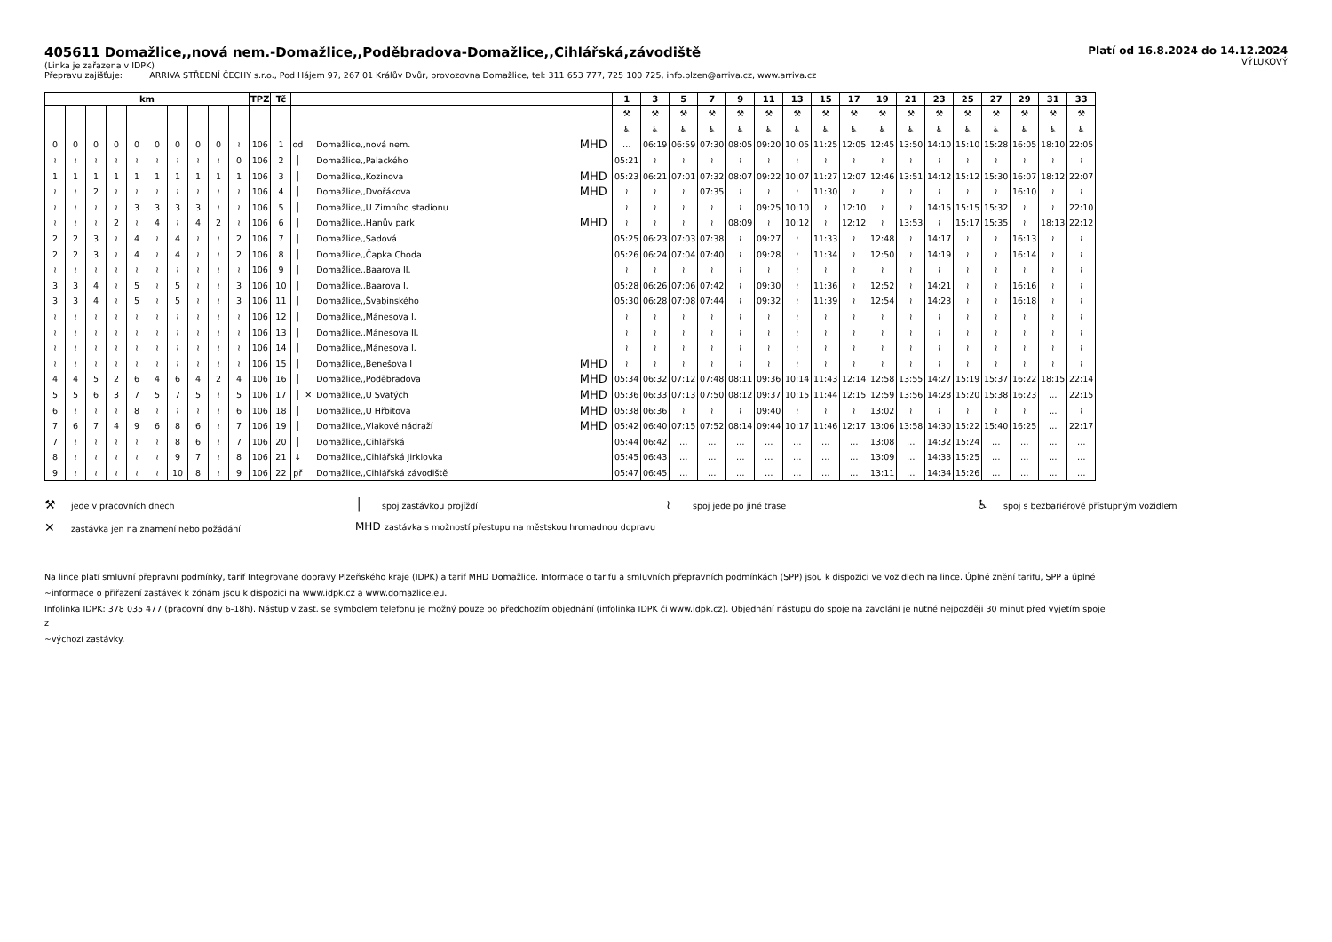405611 Domažlice,,nová nem.-Domažlice,,Poděbradova-Domažlice,,Cihlářská,závodiště
(Linka je zařazena v IDPK)
Přepravu zajišťuje: ARRIVA STŘEDNÍ ČECHY s.r.o., Pod Hájem 97, 267 01 Králův Dvůr, provozovna Domažlice, tel: 311 653 777, 725 100 725, info.plzen@arriva.cz, www.arriva.cz
Platí od 16.8.2024 do 14.12.2024
VÝLUKOVÝ
| km | | | | | | | | | | TPZ | Tč | | | | | 1 | 3 | 5 | 7 | 9 | 11 | 13 | 15 | 17 | 19 | 21 | 23 | 25 | 27 | 29 | 31 | 33 |
| --- | --- | --- | --- | --- | --- | --- | --- | --- | --- | --- | --- | --- | --- | --- | --- | --- | --- | --- | --- | --- | --- | --- | --- | --- | --- | --- | --- | --- | --- | --- | --- | --- |
| | | | | | | | | | | | | | | | | ⚒ | ⚒ | ⚒ | ⚒ | ⚒ | ⚒ | ⚒ | ⚒ | ⚒ | ⚒ | ⚒ | ⚒ | ⚒ | ⚒ | ⚒ | ⚒ | ⚒ |
| | | | | | | | | | | | | | | | | ♿ | ♿ | ♿ | ♿ | ♿ | ♿ | ♿ | ♿ | ♿ | ♿ | ♿ | ♿ | ♿ | ♿ | ♿ | ♿ | ♿ |
| 0 | 0 | 0 | 0 | 0 | 0 | 0 | 0 | 0 | ≀ | 106 | 1 | od | | Domažlice,,nová nem. | MHD | … | 06:19 | 06:59 | 07:30 | 08:05 | 09:20 | 10:05 | 11:25 | 12:05 | 12:45 | 13:50 | 14:10 | 15:10 | 15:28 | 16:05 | 18:10 | 22:05 |
| ≀ | ≀ | ≀ | ≀ | ≀ | ≀ | ≀ | ≀ | ≀ | 0 | 106 | 2 | │ | | Domažlice,,Palackého | | 05:21 | ≀ | ≀ | ≀ | ≀ | ≀ | ≀ | ≀ | ≀ | ≀ | ≀ | ≀ | ≀ | ≀ | ≀ | ≀ | ≀ |
| 1 | 1 | 1 | 1 | 1 | 1 | 1 | 1 | 1 | 1 | 106 | 3 | │ | | Domažlice,,Kozinova | MHD | 05:23 | 06:21 | 07:01 | 07:32 | 08:07 | 09:22 | 10:07 | 11:27 | 12:07 | 12:46 | 13:51 | 14:12 | 15:12 | 15:30 | 16:07 | 18:12 | 22:07 |
| ≀ | ≀ | 2 | ≀ | ≀ | ≀ | ≀ | ≀ | ≀ | ≀ | 106 | 4 | │ | | Domažlice,,Dvořákova | MHD | ≀ | ≀ | ≀ | 07:35 | ≀ | ≀ | ≀ | 11:30 | ≀ | ≀ | ≀ | ≀ | ≀ | ≀ | 16:10 | ≀ | ≀ |
| ≀ | ≀ | ≀ | ≀ | 3 | 3 | 3 | 3 | ≀ | ≀ | 106 | 5 | │ | | Domažlice,,U Zimního stadionu | | ≀ | ≀ | ≀ | ≀ | ≀ | 09:25 | 10:10 | ≀ | 12:10 | ≀ | ≀ | 14:15 | 15:15 | 15:32 | ≀ | ≀ | 22:10 |
| ≀ | ≀ | ≀ | 2 | ≀ | 4 | ≀ | 4 | 2 | ≀ | 106 | 6 | │ | | Domažlice,,Hanův park | MHD | ≀ | ≀ | ≀ | ≀ | 08:09 | ≀ | 10:12 | ≀ | 12:12 | ≀ | 13:53 | ≀ | 15:17 | 15:35 | ≀ | 18:13 | 22:12 |
| 2 | 2 | 3 | ≀ | 4 | ≀ | 4 | ≀ | ≀ | 2 | 106 | 7 | │ | | Domažlice,,Sadová | | 05:25 | 06:23 | 07:03 | 07:38 | ≀ | 09:27 | ≀ | 11:33 | ≀ | 12:48 | ≀ | 14:17 | ≀ | ≀ | 16:13 | ≀ | ≀ |
| 2 | 2 | 3 | ≀ | 4 | ≀ | 4 | ≀ | ≀ | 2 | 106 | 8 | │ | | Domažlice,,Čapka Choda | | 05:26 | 06:24 | 07:04 | 07:40 | ≀ | 09:28 | ≀ | 11:34 | ≀ | 12:50 | ≀ | 14:19 | ≀ | ≀ | 16:14 | ≀ | ≀ |
| ≀ | ≀ | ≀ | ≀ | ≀ | ≀ | ≀ | ≀ | ≀ | ≀ | 106 | 9 | │ | | Domažlice,,Baarova II. | | ≀ | ≀ | ≀ | ≀ | ≀ | ≀ | ≀ | ≀ | ≀ | ≀ | ≀ | ≀ | ≀ | ≀ | ≀ | ≀ | ≀ |
| 3 | 3 | 4 | ≀ | 5 | ≀ | 5 | ≀ | ≀ | 3 | 106 | 10 | │ | | Domažlice,,Baarova I. | | 05:28 | 06:26 | 07:06 | 07:42 | ≀ | 09:30 | ≀ | 11:36 | ≀ | 12:52 | ≀ | 14:21 | ≀ | ≀ | 16:16 | ≀ | ≀ |
| 3 | 3 | 4 | ≀ | 5 | ≀ | 5 | ≀ | ≀ | 3 | 106 | 11 | │ | | Domažlice,,Švabinského | | 05:30 | 06:28 | 07:08 | 07:44 | ≀ | 09:32 | ≀ | 11:39 | ≀ | 12:54 | ≀ | 14:23 | ≀ | ≀ | 16:18 | ≀ | ≀ |
| ≀ | ≀ | ≀ | ≀ | ≀ | ≀ | ≀ | ≀ | ≀ | ≀ | 106 | 12 | │ | | Domažlice,,Mánesova I. | | ≀ | ≀ | ≀ | ≀ | ≀ | ≀ | ≀ | ≀ | ≀ | ≀ | ≀ | ≀ | ≀ | ≀ | ≀ | ≀ | ≀ |
| ≀ | ≀ | ≀ | ≀ | ≀ | ≀ | ≀ | ≀ | ≀ | ≀ | 106 | 13 | │ | | Domažlice,,Mánesova II. | | ≀ | ≀ | ≀ | ≀ | ≀ | ≀ | ≀ | ≀ | ≀ | ≀ | ≀ | ≀ | ≀ | ≀ | ≀ | ≀ | ≀ |
| ≀ | ≀ | ≀ | ≀ | ≀ | ≀ | ≀ | ≀ | ≀ | ≀ | 106 | 14 | │ | | Domažlice,,Mánesova I. | | ≀ | ≀ | ≀ | ≀ | ≀ | ≀ | ≀ | ≀ | ≀ | ≀ | ≀ | ≀ | ≀ | ≀ | ≀ | ≀ | ≀ |
| ≀ | ≀ | ≀ | ≀ | ≀ | ≀ | ≀ | ≀ | ≀ | ≀ | 106 | 15 | │ | | Domažlice,,Benešova I | MHD | ≀ | ≀ | ≀ | ≀ | ≀ | ≀ | ≀ | ≀ | ≀ | ≀ | ≀ | ≀ | ≀ | ≀ | ≀ | ≀ | ≀ |
| 4 | 4 | 5 | 2 | 6 | 4 | 6 | 4 | 2 | 4 | 106 | 16 | │ | | Domažlice,,Poděbradova | MHD | 05:34 | 06:32 | 07:12 | 07:48 | 08:11 | 09:36 | 10:14 | 11:43 | 12:14 | 12:58 | 13:55 | 14:27 | 15:19 | 15:37 | 16:22 | 18:15 | 22:14 |
| 5 | 5 | 6 | 3 | 7 | 5 | 7 | 5 | ≀ | 5 | 106 | 17 | │ | ✕ | Domažlice,,U Svatých | MHD | 05:36 | 06:33 | 07:13 | 07:50 | 08:12 | 09:37 | 10:15 | 11:44 | 12:15 | 12:59 | 13:56 | 14:28 | 15:20 | 15:38 | 16:23 | … | 22:15 |
| 6 | ≀ | ≀ | ≀ | 8 | ≀ | ≀ | ≀ | ≀ | 6 | 106 | 18 | │ | | Domažlice,,U Hřbitova | MHD | 05:38 | 06:36 | ≀ | ≀ | ≀ | 09:40 | ≀ | ≀ | ≀ | 13:02 | ≀ | ≀ | ≀ | ≀ | ≀ | … | ≀ |
| 7 | 6 | 7 | 4 | 9 | 6 | 8 | 6 | ≀ | 7 | 106 | 19 | │ | | Domažlice,,Vlakové nádraží | MHD | 05:42 | 06:40 | 07:15 | 07:52 | 08:14 | 09:44 | 10:17 | 11:46 | 12:17 | 13:06 | 13:58 | 14:30 | 15:22 | 15:40 | 16:25 | … | 22:17 |
| 7 | ≀ | ≀ | ≀ | ≀ | ≀ | 8 | 6 | ≀ | 7 | 106 | 20 | │ | | Domažlice,,Cihlářská | | 05:44 | 06:42 | … | … | … | … | … | … | … | 13:08 | … | 14:32 | 15:24 | … | … | … | … |
| 8 | ≀ | ≀ | ≀ | ≀ | ≀ | 9 | 7 | ≀ | 8 | 106 | 21 | ↓ | | Domažlice,,Cihlářská Jirklovka | | 05:45 | 06:43 | … | … | … | … | … | … | … | 13:09 | … | 14:33 | 15:25 | … | … | … | … |
| 9 | ≀ | ≀ | ≀ | ≀ | ≀ | 10 | 8 | ≀ | 9 | 106 | 22 | př | | Domažlice,,Cihlářská závodiště | | 05:47 | 06:45 | … | … | … | … | … | … | … | 13:11 | … | 14:34 | 15:26 | … | … | … | … |
⚒ jede v pracovních dnech
│ spoj zastávkou projíždí
≀ spoj jede po jiné trase
♿ spoj s bezbariérově přístupným vozidlem
✕ zastávka jen na znamení nebo požádání
MHD zastávka s možností přestupu na městskou hromadnou dopravu
Na lince platí smluvní přepravní podmínky, tarif Integrované dopravy Plzeňského kraje (IDPK) a tarif MHD Domažlice. Informace o tarifu a smluvních přepravních podmínkách (SPP) jsou k dispozici ve vozidlech na lince. Úplné znění tarifu, SPP a úplné
~informace o přiřazení zastávek k zónám jsou k dispozici na www.idpk.cz a www.domazlice.eu.
Infolinka IDPK: 378 035 477 (pracovní dny 6-18h). Nástup v zast. se symbolem telefonu je možný pouze po předchozím objednání (infolinka IDPK či www.idpk.cz). Objednání nástupu do spoje na zavolání je nutné nejpozději 30 minut před vyjetím spoje z
~výchozí zastávky.